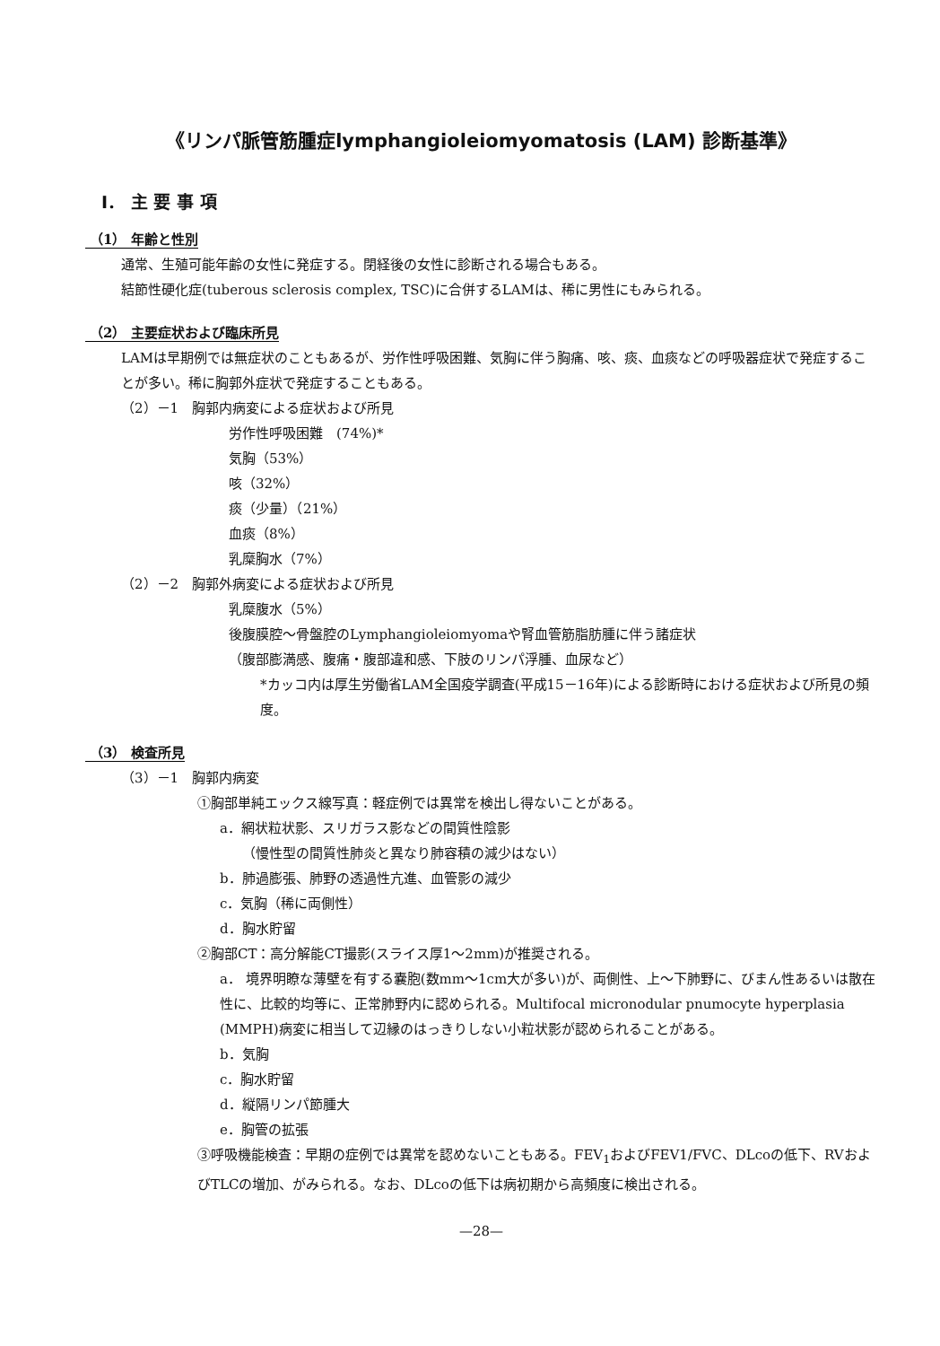《リンパ脈管筋腫症lymphangioleiomyomatosis (LAM) 診断基準》
I． 主 要 事 項
（1） 年齢と性別
通常、生殖可能年齢の女性に発症する。閉経後の女性に診断される場合もある。
結節性硬化症(tuberous sclerosis complex, TSC)に合併するLAMは、稀に男性にもみられる。
（2） 主要症状および臨床所見
LAMは早期例では無症状のこともあるが、労作性呼吸困難、気胸に伴う胸痛、咳、痰、血痰などの呼吸器症状で発症することが多い。稀に胸郭外症状で発症することもある。
（2）－1　胸郭内病変による症状および所見
労作性呼吸困難　(74%)*
気胸（53%）
咳（32%）
痰（少量）（21%）
血痰（8%）
乳糜胸水（7%）
（2）－2　胸郭外病変による症状および所見
乳糜腹水（5%）
後腹膜腔～骨盤腔のLymphangioleiomyomaや腎血管筋脂肪腫に伴う諸症状
（腹部膨満感、腹痛・腹部違和感、下肢のリンパ浮腫、血尿など）
*カッコ内は厚生労働省LAM全国疫学調査(平成15－16年)による診断時における症状および所見の頻度。
（3） 検査所見
（3）－1　胸郭内病変
①胸部単純エックス線写真：軽症例では異常を検出し得ないことがある。
a．網状粒状影、スリガラス影などの間質性陰影
（慢性型の間質性肺炎と異なり肺容積の減少はない）
b．肺過膨張、肺野の透過性亢進、血管影の減少
c．気胸（稀に両側性）
d．胸水貯留
②胸部CT：高分解能CT撮影(スライス厚1～2mm)が推奨される。
a． 境界明瞭な薄壁を有する嚢胞(数mm～1cm大が多い)が、両側性、上～下肺野に、びまん性あるいは散在性に、比較的均等に、正常肺野内に認められる。Multifocal micronodular pnumocyte hyperplasia (MMPH)病変に相当して辺縁のはっきりしない小粒状影が認められることがある。
b．気胸
c．胸水貯留
d．縦隔リンパ節腫大
e．胸管の拡張
③呼吸機能検査：早期の症例では異常を認めないこともある。FEV<sub>1</sub>およびFEV1/FVC、DLcoの低下、RVおよびTLCの増加、がみられる。なお、DLcoの低下は病初期から高頻度に検出される。
—28—